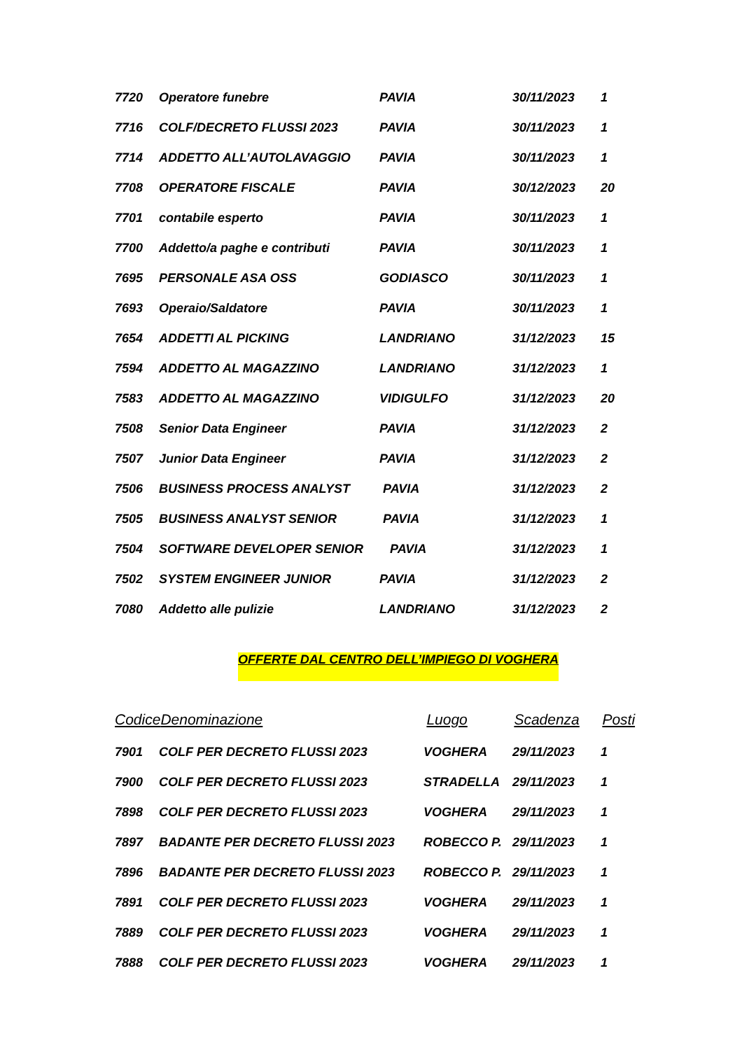| 7720 | Operatore funebre | PAVIA | 30/11/2023 | 1 |
| 7716 | COLF/DECRETO FLUSSI 2023 | PAVIA | 30/11/2023 | 1 |
| 7714 | ADDETTO ALL’AUTOLAVAGGIO | PAVIA | 30/11/2023 | 1 |
| 7708 | OPERATORE FISCALE | PAVIA | 30/12/2023 | 20 |
| 7701 | contabile esperto | PAVIA | 30/11/2023 | 1 |
| 7700 | Addetto/a paghe e contributi | PAVIA | 30/11/2023 | 1 |
| 7695 | PERSONALE ASA OSS | GODIASCO | 30/11/2023 | 1 |
| 7693 | Operaio/Saldatore | PAVIA | 30/11/2023 | 1 |
| 7654 | ADDETTI AL PICKING | LANDRIANO | 31/12/2023 | 15 |
| 7594 | ADDETTO AL MAGAZZINO | LANDRIANO | 31/12/2023 | 1 |
| 7583 | ADDETTO AL MAGAZZINO | VIDIGULFO | 31/12/2023 | 20 |
| 7508 | Senior Data Engineer | PAVIA | 31/12/2023 | 2 |
| 7507 | Junior Data Engineer | PAVIA | 31/12/2023 | 2 |
| 7506 | BUSINESS PROCESS ANALYST | PAVIA | 31/12/2023 | 2 |
| 7505 | BUSINESS ANALYST SENIOR | PAVIA | 31/12/2023 | 1 |
| 7504 | SOFTWARE DEVELOPER SENIOR | PAVIA | 31/12/2023 | 1 |
| 7502 | SYSTEM ENGINEER JUNIOR | PAVIA | 31/12/2023 | 2 |
| 7080 | Addetto alle pulizie | LANDRIANO | 31/12/2023 | 2 |
OFFERTE DAL CENTRO DELL’IMPIEGO DI VOGHERA
| Codice | Denominazione | Luogo | Scadenza | Posti |
| --- | --- | --- | --- | --- |
| 7901 | COLF PER DECRETO FLUSSI 2023 | VOGHERA | 29/11/2023 | 1 |
| 7900 | COLF PER DECRETO FLUSSI 2023 | STRADELLA | 29/11/2023 | 1 |
| 7898 | COLF PER DECRETO FLUSSI 2023 | VOGHERA | 29/11/2023 | 1 |
| 7897 | BADANTE PER DECRETO FLUSSI 2023 | ROBECCO P. | 29/11/2023 | 1 |
| 7896 | BADANTE PER DECRETO FLUSSI 2023 | ROBECCO P. | 29/11/2023 | 1 |
| 7891 | COLF PER DECRETO FLUSSI 2023 | VOGHERA | 29/11/2023 | 1 |
| 7889 | COLF PER DECRETO FLUSSI 2023 | VOGHERA | 29/11/2023 | 1 |
| 7888 | COLF PER DECRETO FLUSSI 2023 | VOGHERA | 29/11/2023 | 1 |